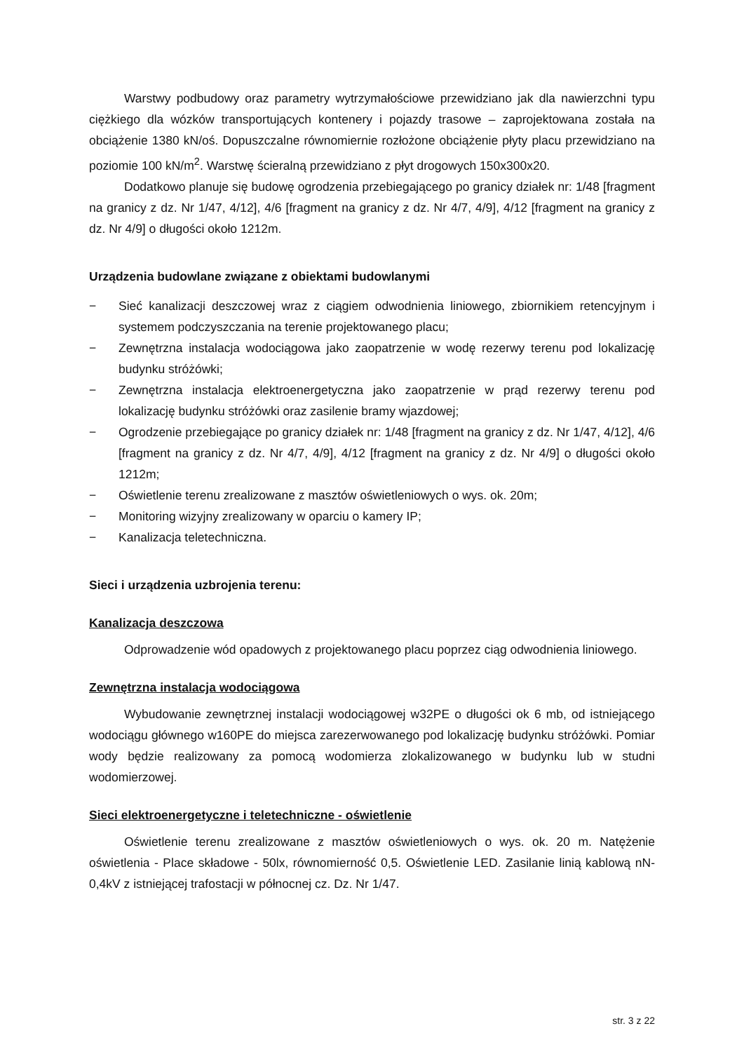Warstwy podbudowy oraz parametry wytrzymałościowe przewidziano jak dla nawierzchni typu ciężkiego dla wózków transportujących kontenery i pojazdy trasowe – zaprojektowana została na obciążenie 1380 kN/oś. Dopuszczalne równomiernie rozłożone obciążenie płyty placu przewidziano na poziomie 100 kN/m<sup>2</sup>. Warstwę ścieralną przewidziano z płyt drogowych 150x300x20.
Dodatkowo planuje się budowę ogrodzenia przebiegającego po granicy działek nr: 1/48 [fragment na granicy z dz. Nr 1/47, 4/12], 4/6 [fragment na granicy z dz. Nr 4/7, 4/9], 4/12 [fragment na granicy z dz. Nr 4/9] o długości około 1212m.
Urządzenia budowlane związane z obiektami budowlanymi
− Sieć kanalizacji deszczowej wraz z ciągiem odwodnienia liniowego, zbiornikiem retencyjnym i systemem podczyszczania na terenie projektowanego placu;
− Zewnętrzna instalacja wodociągowa jako zaopatrzenie w wodę rezerwy terenu pod lokalizację budynku stróżówki;
− Zewnętrzna instalacja elektroenergetyczna jako zaopatrzenie w prąd rezerwy terenu pod lokalizację budynku stróżówki oraz zasilenie bramy wjazdowej;
− Ogrodzenie przebiegające po granicy działek nr: 1/48 [fragment na granicy z dz. Nr 1/47, 4/12], 4/6 [fragment na granicy z dz. Nr 4/7, 4/9], 4/12 [fragment na granicy z dz. Nr 4/9] o długości około 1212m;
− Oświetlenie terenu zrealizowane z masztów oświetleniowych o wys. ok. 20m;
− Monitoring wizyjny zrealizowany w oparciu o kamery IP;
− Kanalizacja teletechniczna.
Sieci i urządzenia uzbrojenia terenu:
Kanalizacja deszczowa
Odprowadzenie wód opadowych z projektowanego placu poprzez ciąg odwodnienia liniowego.
Zewnętrzna instalacja wodociągowa
Wybudowanie zewnętrznej instalacji wodociągowej w32PE o długości ok 6 mb, od istniejącego wodociągu głównego w160PE do miejsca zarezerwowanego pod lokalizację budynku stróżówki. Pomiar wody będzie realizowany za pomocą wodomierza zlokalizowanego w budynku lub w studni wodomierzowej.
Sieci elektroenergetyczne i teletechniczne - oświetlenie
Oświetlenie terenu zrealizowane z masztów oświetleniowych o wys. ok. 20 m. Natężenie oświetlenia - Place składowe - 50lx, równomierność 0,5. Oświetlenie LED. Zasilanie linią kablową nN-0,4kV z istniejącej trafostacji w północnej cz. Dz. Nr 1/47.
str. 3 z 22